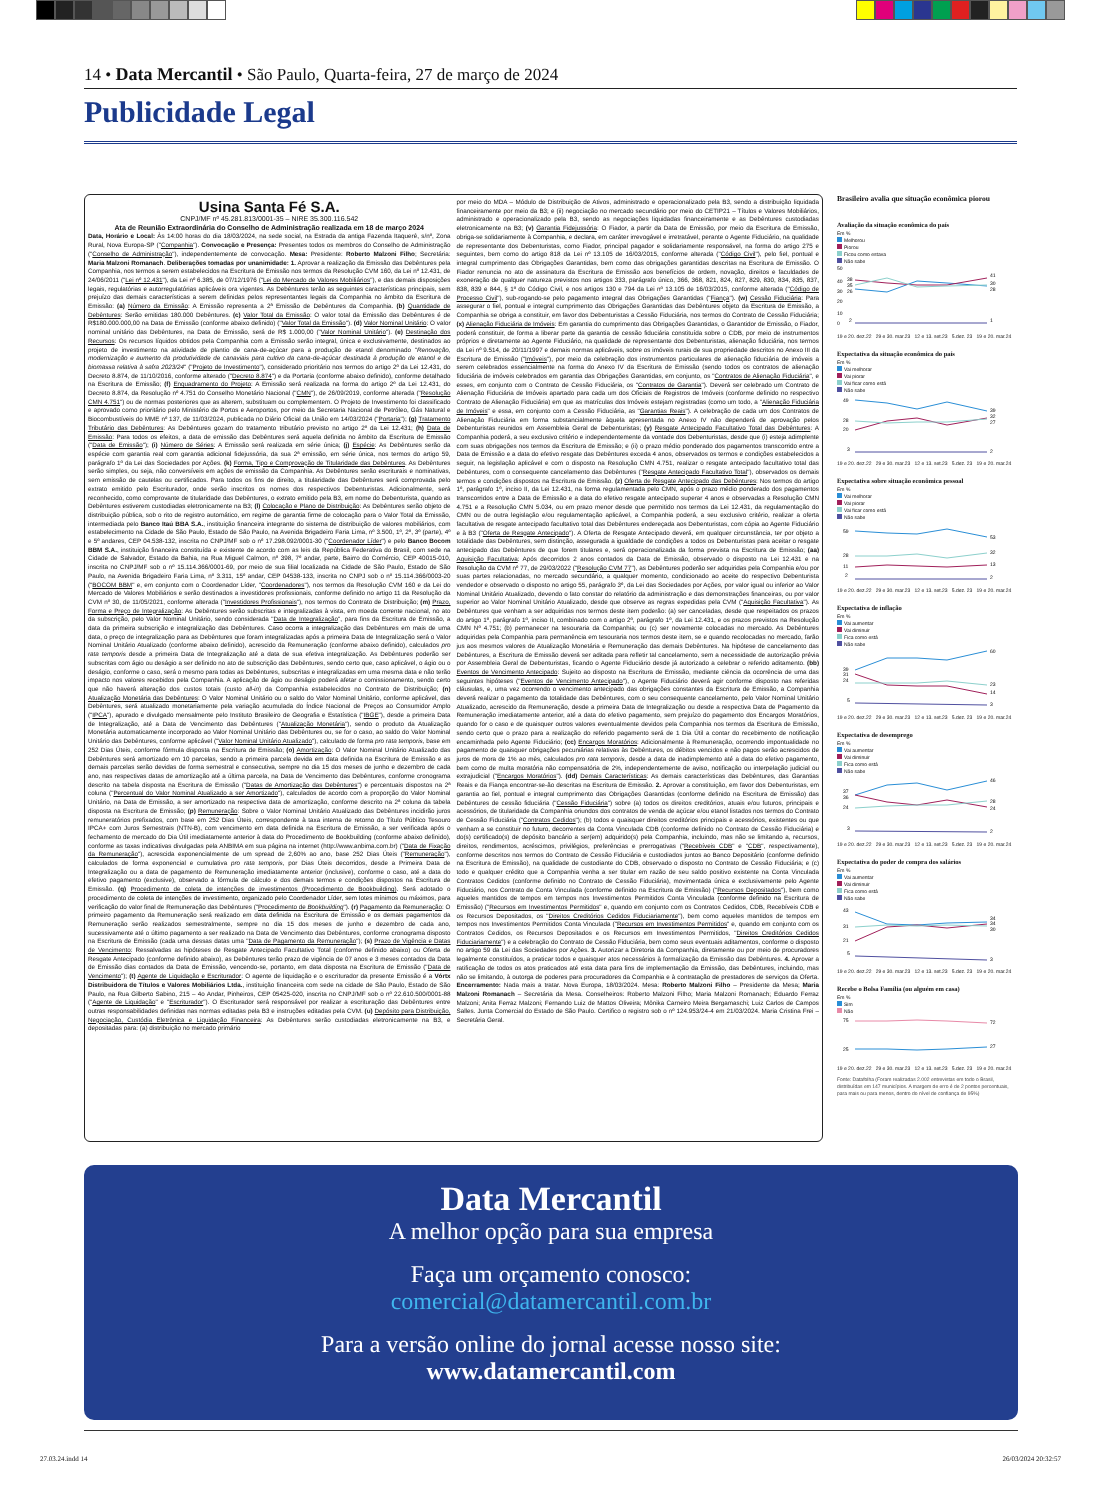14 • Data Mercantil • São Paulo, Quarta-feira, 27 de março de 2024
Publicidade Legal
Usina Santa Fé S.A.
CNPJ/MF nº 45.281.813/0001-35 – NIRE 35.300.116.542
Ata de Reunião Extraordinária do Conselho de Administração realizada em 18 de março 2024
Data, Horário e Local: Às 14:00 horas do dia 18/03/2024, na sede social, na Estrada da antiga Fazenda Itaquerê, s/nº, Zona Rural, Nova Europa-SP ("Companhia"). Convocação e Presença: Presentes todos os membros do Conselho de Administração ("Conselho de Administração"), independentemente de convocação. Mesa: Presidente: Roberto Malzoni Filho; Secretária: Maria Malzoni Romanach. Deliberações tomadas por unanimidade: 1. Aprovar a realização da Emissão das Debêntures pela Companhia, nos termos a serem estabelecidos na Escritura de Emissão nos termos da Resolução CVM 160, da Lei nº 12.431, de 24/06/2011 ("Lei nº 12.431"), da Lei nº 6.385, de 07/12/1976 ("Lei do Mercado de Valores Mobiliários"), e das demais disposições legais, regulatórias e autorregulatórias aplicáveis ora vigentes. As Debêntures terão as seguintes características principais, sem prejuízo das demais características a serem definidas pelos representantes legais da Companhia no âmbito da Escritura de Emissão: (a) Número da Emissão: A Emissão representa a 2ª Emissão de Debêntures da Companhia. (b) Quantidade de Debêntures: Serão emitidas 180.000 Debêntures. (c) Valor Total da Emissão: O valor total da Emissão das Debêntures é de R$180.000.000,00 na Data de Emissão (conforme abaixo definido) ("Valor Total da Emissão"). (d) Valor Nominal Unitário: O valor nominal unitário das Debêntures, na Data de Emissão, será de R$ 1.000,00 ("Valor Nominal Unitário"). (e) Destinação dos Recursos: Os recursos líquidos obtidos pela Companhia com a Emissão serão integral, única e exclusivamente, destinados ao projeto de investimento na atividade de plantio de cana-de-açúcar para a produção de etanol denominado "Renovação, modernização e aumento da produtividade de canaviais para cultivo da cana-de-açúcar destinada à produção de etanol e de biomassa relativa à safra 2023/24" ("Projeto de Investimento"), considerado prioritário nos termos do artigo 2º da Lei 12.431, do Decreto 8.874, de 11/10/2016, conforme alterado ("Decreto 8.874") e da Portaria (conforme abaixo definido), conforme detalhado na Escritura de Emissão; (f) Enquadramento do Projeto: A Emissão será realizada na forma do artigo 2º da Lei 12.431, do Decreto 8.874, da Resolução nº 4.751 do Conselho Monetário Nacional ("CMN"), de 26/09/2019, conforme alterada ("Resolução CMN 4.751") ou de normas posteriores que as alterem, substituam ou complementem. O Projeto de Investimento foi classificado e aprovado como prioritário pelo Ministério de Portos e Aeroportos, por meio da Secretaria Nacional de Petróleo, Gás Natural e Biocombustíveis do MME nº 137, de 11/03/2024, publicada no Diário Oficial da União em 14/03/2024 ("Portaria"); (g) Tratamento Tributário das Debêntures: As Debêntures gozam do tratamento tributário previsto no artigo 2º da Lei 12.431; (h) Data de Emissão: Para todos os efeitos, a data de emissão das Debêntures será aquela definida no âmbito da Escritura de Emissão ("Data de Emissão"); (i) Número de Séries: A Emissão será realizada em série única; (j) Espécie: As Debêntures serão da espécie com garantia real com garantia adicional fidejussória, da sua 2ª emissão, em série única, nos termos do artigo 59, parágrafo 1º da Lei das Sociedades por Ações. (k) Forma, Tipo e Comprovação de Titularidade das Debêntures. As Debêntures serão simples, ou seja, não conversíveis em ações de emissão da Companhia. As Debêntures serão escriturais e nominativas, sem emissão de cautelas ou certificados. Para todos os fins de direito, a titularidade das Debêntures será comprovada pelo extrato emitido pelo Escriturador, onde serão inscritos os nomes dos respectivos Debenturistas. Adicionalmente, será reconhecido, como comprovante de titularidade das Debêntures, o extrato emitido pela B3, em nome do Debenturista, quando as Debêntures estiverem custodiadas eletronicamente na B3; (l) Colocação e Plano de Distribuição: As Debêntures serão objeto de distribuição pública, sob o rito de registro automático, em regime de garantia firme de colocação para o Valor Total da Emissão, intermediada pelo Banco Itaú BBA S.A., instituição financeira integrante do sistema de distribuição de valores mobiliários, com estabelecimento na Cidade de São Paulo, Estado de São Paulo, na Avenida Brigadeiro Faria Lima, nº 3.500, 1º, 2º, 3º (parte), 4º e 5º andares, CEP 04.538-132, inscrita no CNPJ/MF sob o nº 17.298.092/0001-30 ("Coordenador Líder") e pelo Banco Bocom BBM S.A., instituição financeira constituída e existente de acordo com as leis da República Federativa do Brasil, com sede na Cidade de Salvador, Estado da Bahia, na Rua Miguel Calmon, nº 398, 7º andar, parte, Bairro do Comércio, CEP 40015-010, inscrita no CNPJ/MF sob o nº 15.114.366/0001-69, por meio de sua filial localizada na Cidade de São Paulo, Estado de São Paulo, na Avenida Brigadeiro Faria Lima, nº 3.311, 15º andar, CEP 04538-133, inscrita no CNPJ sob o nº 15.114.366/0003-20 ("BOCOM BBM" e, em conjunto com o Coordenador Líder, "Coordenadores"), nos termos da Resolução CVM 160 e da Lei do Mercado de Valores Mobiliários e serão destinados a investidores profissionais, conforme definido no artigo 11 da Resolução da CVM nº 30, de 11/05/2021, conforme alterada ("Investidores Profissionais"), nos termos do Contrato de Distribuição; (m) Prazo, Forma e Preço de Integralização: As Debêntures serão subscritas e integralizadas à vista, em moeda corrente nacional, no ato da subscrição, pelo Valor Nominal Unitário, sendo considerada "Data de Integralização", para fins da Escritura de Emissão, a data da primeira subscrição e integralização das Debêntures. Caso ocorra a integralização das Debêntures em mais de uma data, o preço de integralização para as Debêntures que foram integralizadas após a primeira Data de Integralização será o Valor Nominal Unitário Atualizado (conforme abaixo definido), acrescido da Remuneração (conforme abaixo definido), calculados pro rata temporis desde a primeira Data de Integralização até a data de sua efetiva integralização. As Debêntures poderão ser subscritas com ágio ou deságio a ser definido no ato de subscrição das Debêntures, sendo certo que, caso aplicável, o ágio ou o deságio, conforme o caso, será o mesmo para todas as Debêntures, subscritas e integralizadas em uma mesma data e não terão impacto nos valores recebidos pela Companhia. A aplicação de ágio ou deságio poderá afetar o comissionamento, sendo certo que não haverá alteração dos custos totais (custo all-in) da Companhia estabelecidos no Contrato de Distribuição; (n) Atualização Monetária das Debêntures: O Valor Nominal Unitário ou o saldo do Valor Nominal Unitário, conforme aplicável, das Debêntures, será atualizado monetariamente pela variação acumulada do Índice Nacional de Preços ao Consumidor Amplo ("IPCA"), apurado e divulgado mensalmente pelo Instituto Brasileiro de Geografia e Estatística ("IBGE"), desde a primeira Data de Integralização, até a Data de Vencimento das Debêntures ("Atualização Monetária"), sendo o produto da Atualização Monetária automaticamente incorporado ao Valor Nominal Unitário das Debêntures ou, se for o caso, ao saldo do Valor Nominal Unitário das Debêntures, conforme aplicável ("Valor Nominal Unitário Atualizado"), calculado de forma pro rata temporis, base em 252 Dias Úteis, conforme fórmula disposta na Escritura de Emissão; (o) Amortização: O Valor Nominal Unitário Atualizado das Debêntures será amortizado em 10 parcelas, sendo a primeira parcela devida em data definida na Escritura de Emissão e as demais parcelas serão devidas de forma semestral e consecutiva, sempre no dia 15 dos meses de junho e dezembro de cada ano, nas respectivas datas de amortização até a última parcela, na Data de Vencimento das Debêntures, conforme cronograma descrito na tabela disposta na Escritura de Emissão ("Datas de Amortização das Debêntures") e percentuais dispostos na 2ª coluna ("Percentual do Valor Nominal Atualizado a ser Amortizado"), calculados de acordo com a proporção do Valor Nominal Unitário, na Data de Emissão, a ser amortizado na respectiva data de amortização, conforme descrito na 2ª coluna da tabela disposta na Escritura de Emissão; (p) Remuneração: Sobre o Valor Nominal Unitário Atualizado das Debêntures incidirão juros remuneratórios prefixados, com base em 252 Dias Úteis, correspondente à taxa interna de retorno do Título Público Tesouro IPCA+ com Juros Semestrais (NTN-B), com vencimento em data definida na Escritura de Emissão, a ser verificada após o fechamento de mercado do Dia Útil imediatamente anterior à data do Procedimento de Bookbuilding (conforme abaixo definido), conforme as taxas indicativas divulgadas pela ANBIMA em sua página na internet (http://www.anbima.com.br) ("Data de Fixação da Remuneração"), acrescida exponencialmente de um spread de 2,60% ao ano, base 252 Dias Úteis ("Remuneração"), calculados de forma exponencial e cumulativa pro rata temporis, por Dias Úteis decorridos, desde a Primeira Data de Integralização ou a data de pagamento de Remuneração imediatamente anterior (inclusive), conforme o caso, até a data do efetivo pagamento (exclusive), observado a fórmula de cálculo e dos demais termos e condições dispostos na Escritura de Emissão. (q) Procedimento de coleta de intenções de investimentos (Procedimento de Bookbuilding). Será adotado o procedimento de coleta de intenções de investimento, organizado pelo Coordenador Líder, sem lotes mínimos ou máximos, para verificação do valor final de Remuneração das Debêntures ("Procedimento de Bookbuilding"). (r) Pagamento da Remuneração: O primeiro pagamento da Remuneração será realizado em data definida na Escritura de Emissão e os demais pagamentos da Remuneração serão realizados semestralmente, sempre no dia 15 dos meses de junho e dezembro de cada ano, sucessivamente até o último pagamento a ser realizado na Data de Vencimento das Debêntures, conforme cronograma disposto na Escritura de Emissão (cada uma dessas datas uma "Data de Pagamento da Remuneração"); (s) Prazo de Vigência e Datas de Vencimento: Ressalvadas as hipóteses de Resgate Antecipado Facultativo Total (conforme definido abaixo) ou Oferta de Resgate Antecipado (conforme definido abaixo), as Debêntures terão prazo de vigência de 07 anos e 3 meses contados da Data de Emissão dias contados da Data de Emissão, vencendo-se, portanto, em data disposta na Escritura de Emissão ("Data de Vencimento"); (t) Agente de Liquidação e Escriturador: O agente de liquidação e o escriturador da presente Emissão é a Vórtx Distribuidora de Títulos e Valores Mobiliários Ltda., instituição financeira com sede na cidade de São Paulo, Estado de São Paulo, na Rua Gilberto Sabino, 215 – 4o Andar, Pinheiros, CEP 05425-020, inscrita no CNPJ/MF sob o nº 22.610.500/0001-88 ("Agente de Liquidação" e "Escriturador"). O Escriturador será responsável por realizar a escrituração das Debêntures entre outras responsabilidades definidas nas normas editadas pela B3 e instruções editadas pela CVM. (u) Depósito para Distribuição, Negociação, Custódia Eletrônica e Liquidação Financeira: As Debêntures serão custodiadas eletronicamente na B3, e depositadas para: (a) distribuição no mercado primário
por meio do MDA – Módulo de Distribuição de Ativos, administrado e operacionalizado pela B3, sendo a distribuição liquidada financeiramente por meio da B3; e (ii) negociação no mercado secundário por meio do CETIP21 – Títulos e Valores Mobiliários, administrado e operacionalizado pela B3, sendo as negociações liquidadas financeiramente e as Debêntures custodiadas eletronicamente na B3; (v) Garantia Fidejussória: O Fiador, a partir da Data de Emissão, por meio da Escritura de Emissão, obriga-se solidariamente à Companhia, e declara, em caráter irrevogável e irretratável, perante o Agente Fiduciário, na qualidade de representante dos Debenturistas, como Fiador, principal pagador e solidariamente responsável, na forma do artigo 275 e seguintes, bem como do artigo 818 da Lei nº 13.105 de 16/03/2015, conforme alterada ("Código Civil"), pelo fiel, pontual e integral cumprimento das Obrigações Garantidas, bem como das obrigações garantidas descritas na Escritura de Emissão. O Fiador renuncia no ato de assinatura da Escritura de Emissão aos benefícios de ordem, novação, direitos e faculdades de exoneração de qualquer natureza previstos nos artigos 333, parágrafo único, 366, 368, 821, 824, 827, 829, 830, 834, 835, 837, 838, 839 e 844, § 1º do Código Civil, e nos artigos 130 e 794 da Lei nº 13.105 de 16/03/2015, conforme alterada ("Código de Processo Civil"), sub-rogando-se pelo pagamento integral das Obrigações Garantidas ("Fiança"). (w) Cessão Fiduciária: Para assegurar o fiel, pontual e integral cumprimento das Obrigações Garantidas das Debêntures objeto da Escritura de Emissão, a Companhia se obriga a constituir, em favor dos Debenturistas a Cessão Fiduciária, nos termos do Contrato de Cessão Fiduciária; (x) Alienação Fiduciária de Imóveis: Em garantia do cumprimento das Obrigações Garantidas, o Garantidor de Emissão, o Fiador, poderá constituir, de forma a liberar parte da garantia de cessão fiduciária constituída sobre o CDB, por meio de instrumentos próprios e diretamente ao Agente Fiduciário, na qualidade de representante dos Debenturistas, alienação fiduciária, nos termos da Lei nº 9.514, de 20/11/1997 e demais normas aplicáveis, sobre os imóveis rurais de sua propriedade descritos no Anexo III da Escritura de Emissão ("Imóveis"), por meio da celebração dos instrumentos particulares de alienação fiduciária de imóveis a serem celebrados essencialmente na forma do Anexo IV da Escritura de Emissão (sendo todos os contratos de alienação fiduciária de imóveis celebrados em garantia das Obrigações Garantidas, em conjunto, os "Contratos de Alienação Fiduciária", e esses, em conjunto com o Contrato de Cessão Fiduciária, os "Contratos de Garantia"). Deverá ser celebrado um Contrato de Alienação Fiduciária de Imóveis apartado para cada um dos Oficiais de Registros de Imóveis (conforme definido no respectivo Contrato de Alienação Fiduciária) em que as matrículas dos Imóveis estejam registradas (como um todo, a "Alienação Fiduciária de Imóveis" e essa, em conjunto com a Cessão Fiduciária, as "Garantias Reais"). A celebração de cada um dos Contratos de Alienação Fiduciária em forma substancialmente àquela apresentada no Anexo IV não dependerá de aprovação pelos Debenturistas reunidos em Assembleia Geral de Debenturistas; (y) Resgate Antecipado Facultativo Total das Debêntures: A Companhia poderá, a seu exclusivo critério e independentemente da vontade dos Debenturistas, desde que (i) esteja adimplente com suas obrigações nos termos da Escritura de Emissão; e (ii) o prazo médio ponderado dos pagamentos transcorrido entre a Data de Emissão e a data do efetivo resgate das Debêntures exceda 4 anos, observados os termos e condições estabelecidos a seguir, na legislação aplicável e com o disposto na Resolução CMN 4.751, realizar o resgate antecipado facultativo total das Debêntures, com o consequente cancelamento das Debêntures ("Resgate Antecipado Facultativo Total"), observados os demais termos e condições dispostos na Escritura de Emissão. (z) Oferta de Resgate Antecipado das Debêntures: Nos termos do artigo 1º, parágrafo 1º, inciso II, da Lei 12.431, na forma regulamentada pelo CMN, após o prazo médio ponderado dos pagamentos transcorridos entre a Data de Emissão e a data do efetivo resgate antecipado superar 4 anos e observadas a Resolução CMN 4.751 e a Resolução CMN 5.034, ou em prazo menor desde que permitido nos termos da Lei 12.431, da regulamentação do CMN ou de outra legislação e/ou regulamentação aplicável, a Companhia poderá, a seu exclusivo critério, realizar a oferta facultativa de resgate antecipado facultativo total das Debêntures endereçada aos Debenturistas, com cópia ao Agente Fiduciário e à B3 ("Oferta de Resgate Antecipado"). A Oferta de Resgate Antecipado deverá, em qualquer circunstância, ter por objeto a totalidade das Debêntures, sem distinção, assegurada a igualdade de condições a todos os Debenturistas para aceitar o resgate antecipado das Debêntures de que forem titulares e, será operacionalizada da forma prevista na Escritura de Emissão; (aa) Aquisição Facultativa: Após decorridos 2 anos contados da Data de Emissão, observado o disposto na Lei 12.431 e na Resolução da CVM nº 77, de 29/03/2022 ("Resolução CVM 77"), as Debêntures poderão ser adquiridas pela Companhia e/ou por suas partes relacionadas, no mercado secundário, a qualquer momento, condicionado ao aceite do respectivo Debenturista vendedor e observado o disposto no artigo 55, parágrafo 3º, da Lei das Sociedades por Ações, por valor igual ou inferior ao Valor Nominal Unitário Atualizado, devendo o fato constar do relatório da administração e das demonstrações financeiras, ou por valor superior ao Valor Nominal Unitário Atualizado, desde que observe as regras expedidas pela CVM ("Aquisição Facultativa"). As Debêntures que venham a ser adquiridas nos termos deste item poderão: (a) ser canceladas, desde que respeitados os prazos do artigo 1º, parágrafo 1º, inciso II, combinado com o artigo 2º, parágrafo 1º, da Lei 12.431, e os prazos previstos na Resolução CMN Nº 4.751; (b) permanecer na tesouraria da Companhia; ou (c) ser novamente colocadas no mercado. As Debêntures adquiridas pela Companhia para permanência em tesouraria nos termos deste item, se e quando recolocadas no mercado, farão jus aos mesmos valores de Atualização Monetária e Remuneração das demais Debêntures. Na hipótese de cancelamento das Debêntures, a Escritura de Emissão deverá ser aditada para refletir tal cancelamento, sem a necessidade de autorização prévia por Assembleia Geral de Debenturistas, ficando o Agente Fiduciário desde já autorizado a celebrar o referido aditamento. (bb) Eventos de Vencimento Antecipado: Sujeito ao disposto na Escritura de Emissão, mediante ciência da ocorrência de uma das seguintes hipóteses ("Eventos de Vencimento Antecipado"), o Agente Fiduciário deverá agir conforme disposto nas referidas cláusulas, e, uma vez ocorrendo o vencimento antecipado das obrigações constantes da Escritura de Emissão, a Companhia deverá realizar o pagamento da totalidade das Debêntures, com o seu consequente cancelamento, pelo Valor Nominal Unitário Atualizado, acrescido da Remuneração, desde a primeira Data de Integralização ou desde a respectiva Data de Pagamento da Remuneração imediatamente anterior, até a data do efetivo pagamento, sem prejuízo do pagamento dos Encargos Moratórios, quando for o caso e de quaisquer outros valores eventualmente devidos pela Companhia nos termos da Escritura de Emissão, sendo certo que o prazo para a realização do referido pagamento será de 1 Dia Útil a contar do recebimento de notificação encaminhada pelo Agente Fiduciário; (cc) Encargos Moratórios: Adicionalmente à Remuneração, ocorrendo impontualidade no pagamento de quaisquer obrigações pecuniárias relativas às Debêntures, os débitos vencidos e não pagos serão acrescidos de juros de mora de 1% ao mês, calculados pro rata temporis, desde a data de inadimplemento até a data do efetivo pagamento, bem como de multa moratória não compensatória de 2%, independentemente de aviso, notificação ou interpelação judicial ou extrajudicial ("Encargos Moratórios"). (dd) Demais Características: As demais características das Debêntures, das Garantias Reais e da Fiança encontrar-se-ão descritas na Escritura de Emissão. 2. Aprovar a constituição, em favor dos Debenturistas, em garantia ao fiel, pontual e integral cumprimento das Obrigações Garantidas (conforme definido na Escritura de Emissão) das Debêntures de cessão fiduciária ("Cessão Fiduciária") sobre (a) todos os direitos creditórios, atuais e/ou futuros, principais e acessórios, de titularidade da Companhia oriundos dos contratos de venda de açúcar e/ou etanol listados nos termos do Contrato de Cessão Fiduciária ("Contratos Cedidos"); (b) todos e quaisquer direitos creditórios principais e acessórios, existentes ou que venham a se constituir no futuro, decorrentes da Conta Vinculada CDB (conforme definido no Contrato de Cessão Fiduciária) e do(s) certificado(s) de depósito bancário a ser(em) adquirido(s) pela Companhia, incluindo, mas não se limitando a, recursos, direitos, rendimentos, acréscimos, privilégios, preferências e prerrogativas ("Recebíveis CDB" e "CDB", respectivamente), conforme descritos nos termos do Contrato de Cessão Fiduciária e custodiados juntos ao Banco Depositário (conforme definido na Escritura de Emissão), na qualidade de custodiante do CDB, observado o disposto no Contrato de Cessão Fiduciária; e (c) todo e qualquer crédito que a Companhia venha a ser titular em razão de seu saldo positivo existente na Conta Vinculada Contratos Cedidos (conforme definido no Contrato de Cessão Fiduciária), movimentada única e exclusivamente pelo Agente Fiduciário, nos Contrato de Conta Vinculada (conforme definido na Escritura de Emissão) ("Recursos Depositados"), bem como aqueles mantidos de tempos em tempos nos Investimentos Permitidos Conta Vinculada (conforme definido na Escritura de Emissão) ("Recursos em Investimentos Permitidos" e, quando em conjunto com os Contratos Cedidos, CDB, Recebíveis CDB e os Recursos Depositados, os "Direitos Creditórios Cedidos Fiduciariamente"), bem como aqueles mantidos de tempos em tempos nos Investimentos Permitidos Conta Vinculada ("Recursos em Investimentos Permitidos" e, quando em conjunto com os Contratos Cedidos, os Recursos Depositados e os Recursos em Investimentos Permitidos, "Direitos Creditórios Cedidos Fiduciariamente") e a celebração do Contrato de Cessão Fiduciária, bem como seus eventuais aditamentos, conforme o disposto no artigo 59 da Lei das Sociedades por Ações. 3. Autorizar a Diretoria da Companhia, diretamente ou por meio de procuradores legalmente constituídos, a praticar todos e quaisquer atos necessários à formalização da Emissão das Debêntures. 4. Aprovar a ratificação de todos os atos praticados até esta data para fins de implementação da Emissão, das Debêntures, incluindo, mas não se limitando, à outorga de poderes para procuradores da Companhia e à contratação de prestadores de serviços da Oferta. Encerramento: Nada mais a tratar. Nova Europa, 18/03/2024. Mesa: Roberto Malzoni Filho – Presidente da Mesa; Maria Malzoni Romanach – Secretária da Mesa. Conselheiros: Roberto Malzoni Filho; Maria Malzoni Romanach; Eduardo Ferraz Malzoni; Anita Ferraz Malzoni; Fernando Luiz de Mattos Oliveira; Mônika Carneiro Meira Bergamaschi; Luiz Carlos de Campos Salles. Junta Comercial do Estado de São Paulo. Certifico o registro sob o nº 124.953/24-4 em 21/03/2024. Maria Cristina Frei – Secretária Geral.
Brasileiro avalia que situação econômica piorou
Avaliação da situação econômica do país
Em %
Melhorou
Piorou
Ficou como estava
Não sabe
50
40
30
20
10
0
38
35
26
2
41
30
28
1
19 e 20. dez.22 29 e 30. mar.23 12 e 13. set.23 5.dez. 23 19 e 20. mar.24
Expectativa da situação econômica do país
Em %
Vai melhorar
Vai piorar
Vai ficar como está
Não sabe
49
28
20
3
39
32
27
2
19 e 20. dez.22 29 e 30. mar.23 12 e 13. set.23 5.dez. 23 19 e 20. mar.24
Expectativa sobre situação econômica pessoal
Em %
Vai melhorar
Vai piorar
Vai ficar como está
Não sabe
59
28
11
2
53
32
13
2
19 e 20. dez.22 29 e 30. mar.23 12 e 13. set.23 5.dez. 23 19 e 20. mar.24
Expectativa de inflação
Em %
Vai aumentar
Vai diminuir
Fica como está
Não sabe
39
31
24
5
60
23
14
3
19 e 20. dez.22 29 e 30. mar.23 12 e 13. set.23 5.dez. 23 19 e 20. mar.24
Expectativa de desemprego
Em %
Vai aumentar
Vai diminuir
Fica como está
Não sabe
37
36
24
3
46
28
24
2
19 e 20. dez.22 29 e 30. mar.23 12 e 13. set.23 5.dez. 23 19 e 20. mar.24
Expectativa do poder de compra dos salários
Em %
Vai aumentar
Vai diminuir
Fica como está
Não sabe
43
31
21
5
34
34
30
3
19 e 20. dez.22 29 e 30. mar.23 12 e 13. set.23 5.dez. 23 19 e 20. mar.24
Recebe o Bolsa Família (ou alguém em casa)
Em %
Sim
Não
75
25
72
27
19 e 20. dez.22 29 e 30. mar.23 12 e 13. set.23 5.dez. 23 19 e 20. mar.24
Fonte: Datafolha (Foram realizadas 2.002 entrevistas em todo o Brasil, distribuídas em 147 municípios. A margem de erro é de 2 pontos percentuais, para mais ou para menos, dentro do nível de confiança de 95%)
Data Mercantil
A melhor opção para sua empresa
Faça um orçamento conosco:
comercial@datamercantil.com.br
Para a versão online do jornal acesse nosso site:
www.datamercantil.com
27.03.24.indd 14 26/03/2024 20:32:57